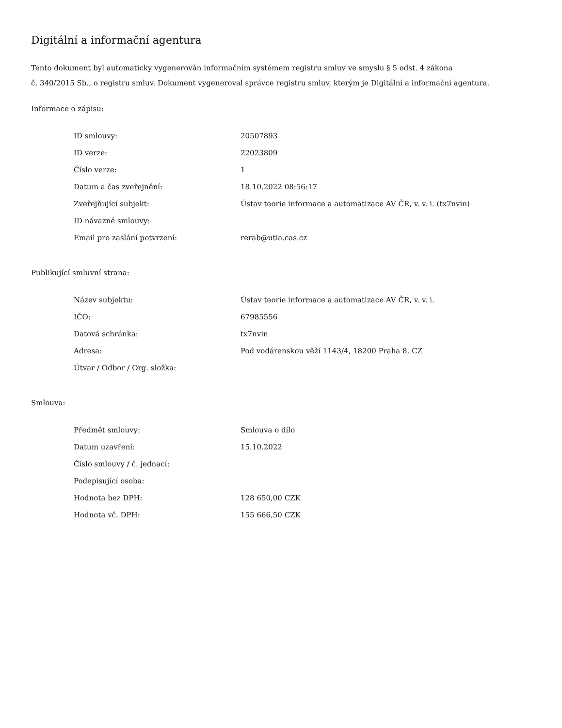Digitální a informační agentura
Tento dokument byl automaticky vygenerován informačním systémem registru smluv ve smyslu § 5 odst. 4 zákona
č. 340/2015 Sb., o registru smluv. Dokument vygeneroval správce registru smluv, kterým je Digitální a informační agentura.
Informace o zápisu:
| ID smlouvy: | 20507893 |
| ID verze: | 22023809 |
| Číslo verze: | 1 |
| Datum a čas zveřejnění: | 18.10.2022 08:56:17 |
| Zveřejňující subjekt: | Ústav teorie informace a automatizace AV ČR, v. v. i. (tx7nvin) |
| ID návazné smlouvy: | |
| Email pro zaslání potvrzení: | rerab@utia.cas.cz |
Publikující smluvní strana:
| Název subjektu: | Ústav teorie informace a automatizace AV ČR, v. v. i. |
| IČO: | 67985556 |
| Datová schránka: | tx7nvin |
| Adresa: | Pod vodárenskou věží 1143/4, 18200 Praha 8, CZ |
| Útvar / Odbor / Org. složka: | |
Smlouva:
| Předmět smlouvy: | Smlouva o dílo |
| Datum uzavření: | 15.10.2022 |
| Číslo smlouvy / č. jednací: | |
| Podepisující osoba: | |
| Hodnota bez DPH: | 128 650,00 CZK |
| Hodnota vč. DPH: | 155 666,50 CZK |